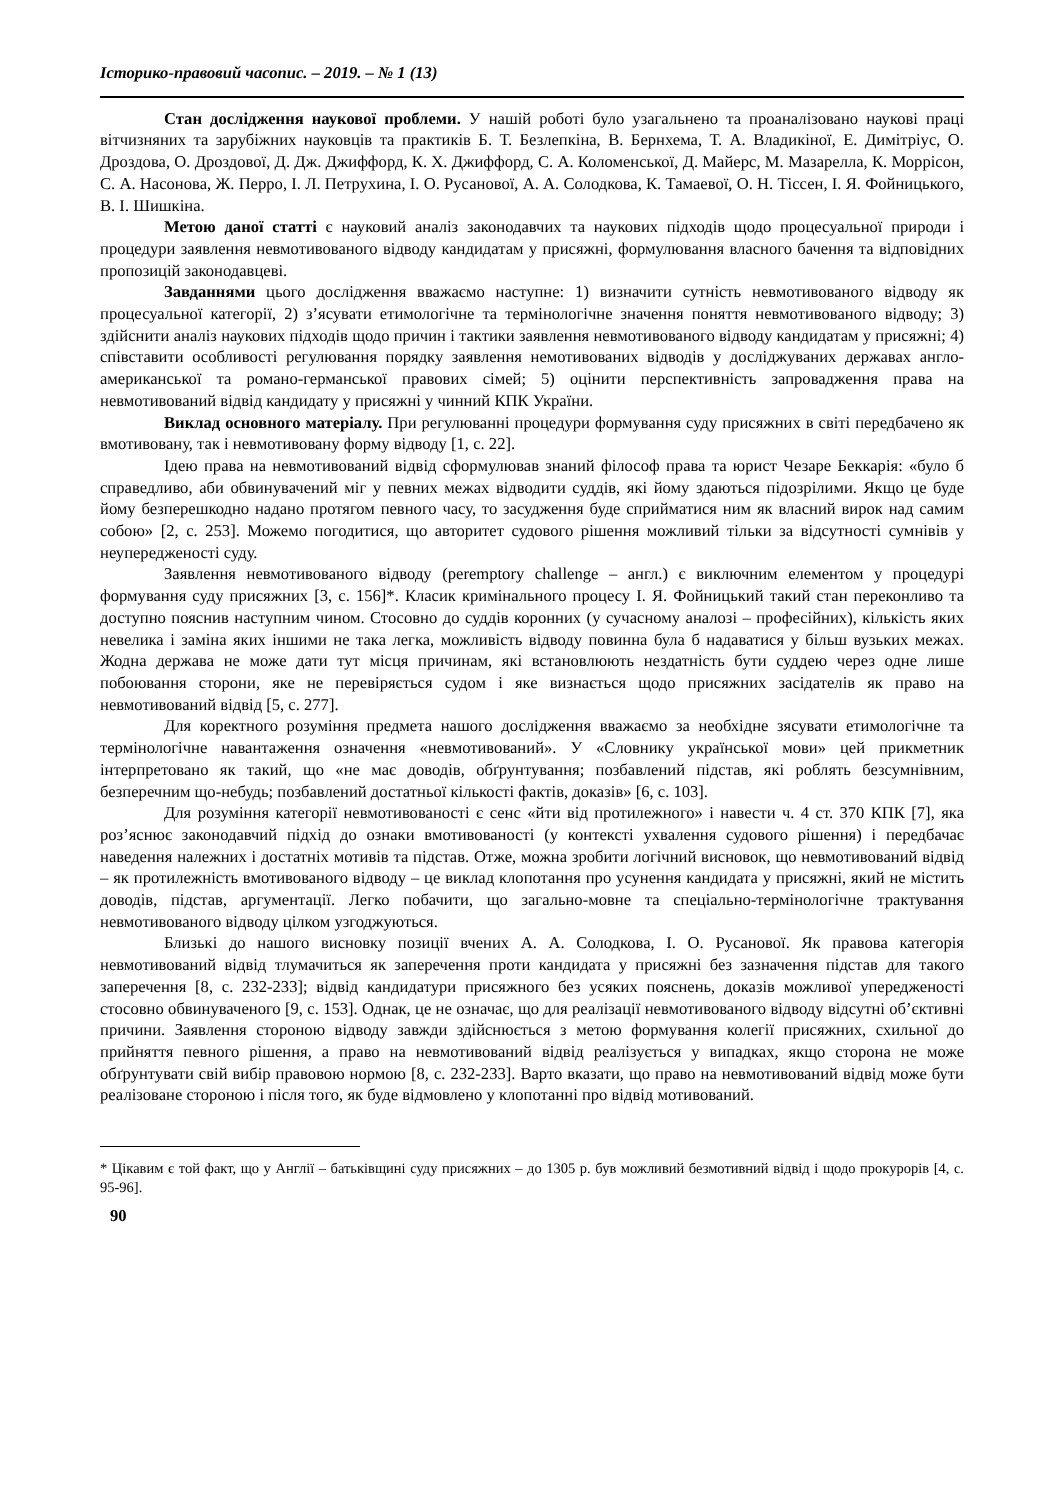Історико-правовий часопис. – 2019. – № 1 (13)
Стан дослідження наукової проблеми. У нашій роботі було узагальнено та проаналізовано наукові праці вітчизняних та зарубіжних науковців та практиків Б. Т. Безлепкіна, В. Бернхема, Т. А. Владикіної, Е. Димітріус, О. Дроздова, О. Дроздової, Д. Дж. Джиффорд, К. Х. Джиффорд, С. А. Коломенської, Д. Майерс, М. Мазарелла, К. Моррісон, С. А. Насонова, Ж. Перро, І. Л. Петрухина, І. О. Русанової, А. А. Солодкова, К. Тамаевої, О. Н. Тіссен, І. Я. Фойницького, В. І. Шишкіна.
Метою даної статті є науковий аналіз законодавчих та наукових підходів щодо процесуальної природи і процедури заявлення невмотивованого відводу кандидатам у присяжні, формулювання власного бачення та відповідних пропозицій законодавцеві.
Завданнями цього дослідження вважаємо наступне: 1) визначити сутність невмотивованого відводу як процесуальної категорії, 2) з’ясувати етимологічне та термінологічне значення поняття невмотивованого відводу; 3) здійснити аналіз наукових підходів щодо причин і тактики заявлення невмотивованого відводу кандидатам у присяжні; 4) співставити особливості регулювання порядку заявлення немотивованих відводів у досліджуваних державах англо-американської та романо-германської правових сімей; 5) оцінити перспективність запровадження права на невмотивований відвід кандидату у присяжні у чинний КПК України.
Виклад основного матеріалу. При регулюванні процедури формування суду присяжних в світі передбачено як вмотивовану, так і невмотивовану форму відводу [1, с. 22].
Ідею права на невмотивований відвід сформулював знаний філософ права та юрист Чезаре Беккарія: «було б справедливо, аби обвинувачений міг у певних межах відводити суддів, які йому здаються підозрілими. Якщо це буде йому безперешкодно надано протягом певного часу, то засудження буде сприйматися ним як власний вирок над самим собою» [2, с. 253]. Можемо погодитися, що авторитет судового рішення можливий тільки за відсутності сумнівів у неупередженості суду.
Заявлення невмотивованого відводу (peremptory challenge – англ.) є виключним елементом у процедурі формування суду присяжних [3, с. 156]*. Класик кримінального процесу І. Я. Фойницький такий стан переконливо та доступно пояснив наступним чином. Стосовно до суддів коронних (у сучасному аналозі – професійних), кількість яких невелика і заміна яких іншими не така легка, можливість відводу повинна була б надаватися у більш вузьких межах. Жодна держава не може дати тут місця причинам, які встановлюють нездатність бути суддею через одне лише побоювання сторони, яке не перевіряється судом і яке визнається щодо присяжних засідателів як право на невмотивований відвід [5, с. 277].
Для коректного розуміння предмета нашого дослідження вважаємо за необхідне зясувати етимологічне та термінологічне навантаження означення «невмотивований». У «Словнику української мови» цей прикметник інтерпретовано як такий, що «не має доводів, обґрунтування; позбавлений підстав, які роблять безсумнівним, безперечним що-небудь; позбавлений достатньої кількості фактів, доказів» [6, с. 103].
Для розуміння категорії невмотивованості є сенс «йти від протилежного» і навести ч. 4 ст. 370 КПК [7], яка роз’яснює законодавчий підхід до ознаки вмотивованості (у контексті ухвалення судового рішення) і передбачає наведення належних і достатніх мотивів та підстав. Отже, можна зробити логічний висновок, що невмотивований відвід – як протилежність вмотивованого відводу – це виклад клопотання про усунення кандидата у присяжні, який не містить доводів, підстав, аргументації. Легко побачити, що загально-мовне та спеціально-термінологічне трактування невмотивованого відводу цілком узгоджуються.
Близькі до нашого висновку позиції вчених А. А. Солодкова, І. О. Русанової. Як правова категорія невмотивований відвід тлумачиться як заперечення проти кандидата у присяжні без зазначення підстав для такого заперечення [8, с. 232-233]; відвід кандидатури присяжного без усяких пояснень, доказів можливої упередженості стосовно обвинуваченого [9, с. 153]. Однак, це не означає, що для реалізації невмотивованого відводу відсутні об’єктивні причини. Заявлення стороною відводу завжди здійснюється з метою формування колегії присяжних, схильної до прийняття певного рішення, а право на невмотивований відвід реалізується у випадках, якщо сторона не може обґрунтувати свій вибір правовою нормою [8, с. 232-233]. Варто вказати, що право на невмотивований відвід може бути реалізоване стороною і після того, як буде відмовлено у клопотанні про відвід мотивований.
* Цікавим є той факт, що у Англії – батьківщині суду присяжних – до 1305 р. був можливий безмотивний відвід і щодо прокурорів [4, с. 95-96].
90